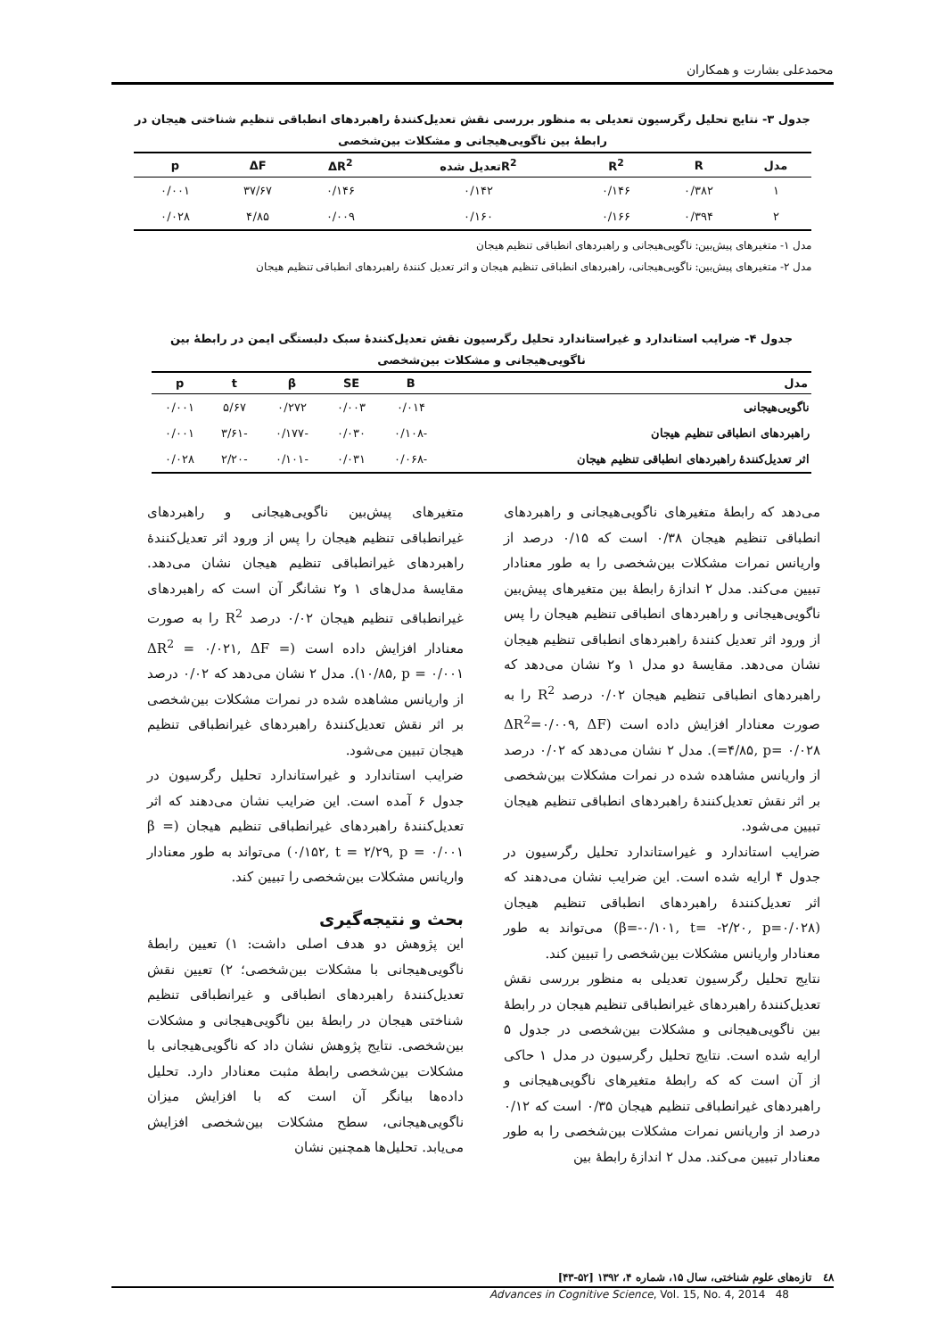محمدعلی بشارت و همکاران
جدول ۳- نتایج تحلیل رگرسیون تعدیلی به منظور بررسی نقش تعدیل‌کنندهٔ راهبردهای انطباقی تنظیم شناختی هیجان در رابطهٔ بین ناگویی‌هیجانی و مشکلات بین‌شخصی
| مدل | R | R<sup>2</sup> | R<sup>2</sup>تعدیل شده | ΔR<sup>2</sup> | ΔF | p |
| --- | --- | --- | --- | --- | --- | --- |
| ۱ | ۰/۳۸۲ | ۰/۱۴۶ | ۰/۱۴۲ | ۰/۱۴۶ | ۳۷/۶۷ | ۰/۰۰۱ |
| ۲ | ۰/۳۹۴ | ۰/۱۶۶ | ۰/۱۶۰ | ۰/۰۰۹ | ۴/۸۵ | ۰/۰۲۸ |
مدل ۱- متغیرهای پیش‌بین: ناگویی‌هیجانی و راهبردهای انطباقی تنظیم هیجان
مدل ۲- متغیرهای پیش‌بین: ناگویی‌هیجانی، راهبردهای انطباقی تنظیم هیجان و اثر تعدیل کنندهٔ راهبردهای انطباقی تنظیم هیجان
جدول ۴- ضرایب استاندارد و غیراستاندارد تحلیل رگرسیون نقش تعدیل‌کنندهٔ سبک دلبستگی ایمن در رابطهٔ بین ناگویی‌هیجانی و مشکلات بین‌شخصی
| مدل | B | SE | β | t | p |
| --- | --- | --- | --- | --- | --- |
| ناگویی‌هیجانی | ۰/۰۱۴ | ۰/۰۰۳ | ۰/۲۷۲ | ۵/۶۷ | ۰/۰۰۱ |
| راهبردهای انطباقی تنظیم هیجان | -۰/۱۰۸ | ۰/۰۳۰ | -۰/۱۷۷ | -۳/۶۱ | ۰/۰۰۱ |
| اثر تعدیل‌کنندهٔ راهبردهای انطباقی تنظیم هیجان | -۰/۰۶۸ | ۰/۰۳۱ | -۰/۱۰۱ | -۲/۲۰ | ۰/۰۲۸ |
می‌دهد که رابطهٔ متغیرهای ناگویی‌هیجانی و راهبردهای انطباقی تنظیم هیجان ۰/۳۸ است که ۰/۱۵ درصد از واریانس نمرات مشکلات بین‌شخصی را به طور معنادار تبیین می‌کند. مدل ۲ اندازهٔ رابطهٔ بین متغیرهای پیش‌بین ناگویی‌هیجانی و راهبردهای انطباقی تنظیم هیجان را پس از ورود اثر تعدیل کنندهٔ راهبردهای انطباقی تنظیم هیجان نشان می‌دهد. مقایسهٔ دو مدل ۱ و۲ نشان می‌دهد که راهبردهای انطباقی تنظیم هیجان ۰/۰۲ درصد R<sup>2</sup> را به صورت معنادار افزایش داده است (ΔR<sup>2</sup>=۰/۰۰۹, ΔF =۴/۸۵, p= ۰/۰۲۸). مدل ۲ نشان می‌دهد که ۰/۰۲ درصد از واریانس مشاهده شده در نمرات مشکلات بین‌شخصی بر اثر نقش تعدیل‌کنندهٔ راهبردهای انطباقی تنظیم هیجان تبیین می‌شود.
ضرایب استاندارد و غیراستاندارد تحلیل رگرسیون در جدول ۴ ارایه شده است. این ضرایب نشان می‌دهند که اثر تعدیل‌کنندهٔ راهبردهای انطباقی تنظیم هیجان (β=-۰/۱۰۱, t= -۲/۲۰, p=۰/۰۲۸) می‌تواند به طور معنادار واریانس مشکلات بین‌شخصی را تبیین کند.
نتایج تحلیل رگرسیون تعدیلی به منظور بررسی نقش تعدیل‌کنندهٔ راهبردهای غیرانطباقی تنظیم هیجان در رابطهٔ بین ناگویی‌هیجانی و مشکلات بین‌شخصی در جدول ۵ ارایه شده است. نتایج تحلیل رگرسیون در مدل ۱ حاکی از آن است که که رابطهٔ متغیرهای ناگویی‌هیجانی و راهبردهای غیرانطباقی تنظیم هیجان ۰/۳۵ است که ۰/۱۲ درصد از واریانس نمرات مشکلات بین‌شخصی را به طور معنادار تبیین می‌کند. مدل ۲ اندازهٔ رابطهٔ بین
متغیرهای پیش‌بین ناگویی‌هیجانی و راهبردهای غیرانطباقی تنظیم هیجان را پس از ورود اثر تعدیل‌کنندهٔ راهبردهای غیرانطباقی تنظیم هیجان نشان می‌دهد. مقایسهٔ مدل‌های ۱ و۲ نشانگر آن است که راهبردهای غیرانطباقی تنظیم هیجان ۰/۰۲ درصد R<sup>2</sup> را به صورت معنادار افزایش داده است (ΔR<sup>2</sup> = ۰/۰۲۱, ΔF = ۱۰/۸۵, p = ۰/۰۰۱). مدل ۲ نشان می‌دهد که ۰/۰۲ درصد از واریانس مشاهده شده در نمرات مشکلات بین‌شخصی بر اثر نقش تعدیل‌کنندهٔ راهبردهای غیرانطباقی تنظیم هیجان تبیین می‌شود.
ضرایب استاندارد و غیراستاندارد تحلیل رگرسیون در جدول ۶ آمده است. این ضرایب نشان می‌دهند که اثر تعدیل‌کنندهٔ راهبردهای غیرانطباقی تنظیم هیجان (β = ۰/۱۵۲, t = ۲/۲۹, p = ۰/۰۰۱) می‌تواند به طور معنادار واریانس مشکلات بین‌شخصی را تبیین کند.
بحث و نتیجه‌گیری
این پژوهش دو هدف اصلی داشت: ۱) تعیین رابطهٔ ناگویی‌هیجانی با مشکلات بین‌شخصی؛ ۲) تعیین نقش تعدیل‌کنندهٔ راهبردهای انطباقی و غیرانطباقی تنظیم شناختی هیجان در رابطهٔ بین ناگویی‌هیجانی و مشکلات بین‌شخصی. نتایج پژوهش نشان داد که ناگویی‌هیجانی با مشکلات بین‌شخصی رابطهٔ مثبت معنادار دارد. تحلیل داده‌ها بیانگر آن است که با افزایش میزان ناگویی‌هیجانی، سطح مشکلات بین‌شخصی افزایش می‌یابد. تحلیل‌ها همچنین نشان
٤٨ تازه‌های علوم شناختی، سال ۱۵، شماره ۴، ۱۳۹۲ [۵۲-۴۳]
Advances in Cognitive Science, Vol. 15, No. 4, 2014 48